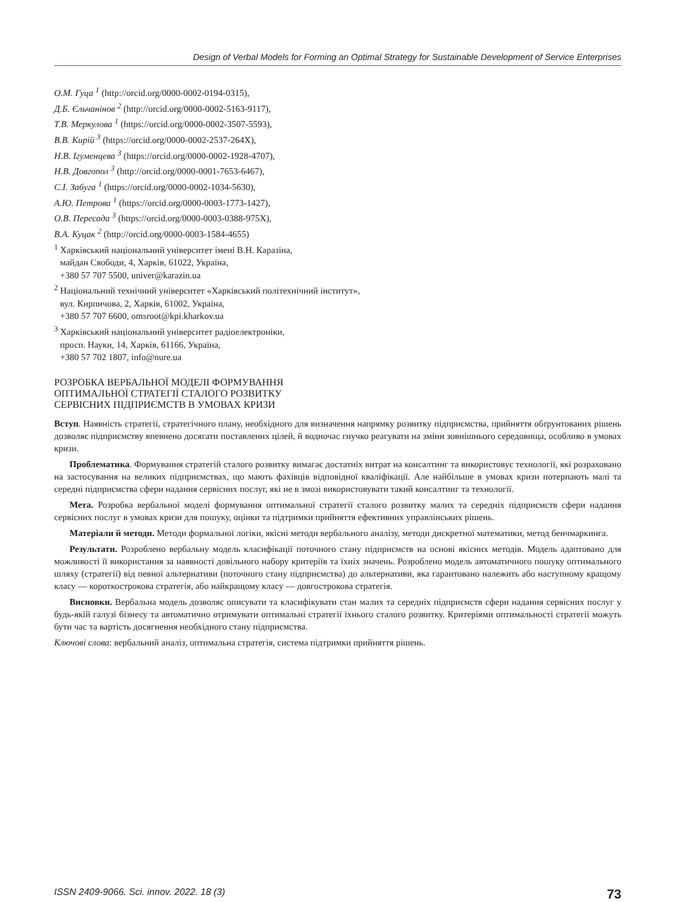Design of Verbal Models for Forming an Optimal Strategy for Sustainable Development of Service Enterprises
О.М. Гуца <sup>1</sup> (http://orcid.org/0000-0002-0194-0315),
Д.Б. Єльчанінов <sup>2</sup> (http://orcid.org/0000-0002-5163-9117),
Т.В. Меркулова <sup>1</sup> (https://orcid.org/0000-0002-3507-5593),
В.В. Кирій <sup>3</sup> (https://orcid.org/0000-0002-2537-264X),
Н.В. Ігуменцева <sup>3</sup> (https://orcid.org/0000-0002-1928-4707),
Н.В. Довгопол <sup>3</sup> (http://orcid.org/0000-0001-7653-6467),
С.І. Забуга <sup>1</sup> (https://orcid.org/0000-0002-1034-5630),
А.Ю. Петрова <sup>1</sup> (https://orcid.org/0000-0003-1773-1427),
О.В. Пересада <sup>3</sup> (https://orcid.org/0000-0003-0388-975X),
В.А. Куцак <sup>2</sup> (http://orcid.org/0000-0003-1584-4655)
<sup>1</sup> Харківський національний університет імені В.Н. Каразіна,
майдан Свободи, 4, Харків, 61022, Україна,
+380 57 707 5500, univer@karazin.ua
<sup>2</sup> Національний технічний університет «Харківський політехнічний інститут»,
вул. Кирпичова, 2, Харків, 61002, Україна,
+380 57 707 6600, omsroot@kpi.kharkov.ua
<sup>3</sup> Харківський національний університет радіоелектроніки,
просп. Науки, 14, Харків, 61166, Україна,
+380 57 702 1807, info@nure.ua
РОЗРОБКА ВЕРБАЛЬНОЇ МОДЕЛІ ФОРМУВАННЯ
ОПТИМАЛЬНОЇ СТРАТЕГІЇ СТАЛОГО РОЗВИТКУ
СЕРВІСНИХ ПІДПРИЄМСТВ В УМОВАХ КРИЗИ
Вступ. Наявність стратегії, стратегічного плану, необхідного для визначення напрямку розвитку підприємства, прийняття обґрунтованих рішень дозволяє підприємству впевнено досягати поставлених цілей, й водночас гнучко реагувати на зміни зовнішнього середовища, особливо в умовах кризи.
Проблематика. Формування стратегій сталого розвитку вимагає достатніх витрат на консалтинг та використовує технології, які розраховано на застосування на великих підприємствах, що мають фахівців відповідної кваліфікації. Але найбільше в умовах кризи потерпають малі та середні підприємства сфери надання сервісних послуг, які не в змозі використовувати такий консалтинг та технології.
Мета. Розробка вербальної моделі формування оптимальної стратегії сталого розвитку малих та середніх підприємств сфери надання сервісних послуг в умовах кризи для пошуку, оцінки та підтримки прийняття ефективних управлінських рішень.
Матеріали й методи. Методи формальної логіки, якісні методи вербального аналізу, методи дискретної математики, метод бенчмаркинга.
Результати. Розроблено вербальну модель класифікації поточного стану підприємств на основі якісних методів. Модель адаптовано для можливості її використання за наявності довільного набору критеріїв та їхніх значень. Розроблено модель автоматичного пошуку оптимального шляху (стратегії) від певної альтернативи (поточного стану підприємства) до альтернативи, яка гарантовано належить або наступному кращому класу — короткострокова стратегія, або найкращому класу — довгострокова стратегія.
Висновки. Вербальна модель дозволяє описувати та класифікувати стан малих та середніх підприємств сфери надання сервісних послуг у будь-якій галузі бізнесу та автоматично отримувати оптимальні стратегії їхнього сталого розвитку. Критеріями оптимальності стратегії можуть бути час та вартість досягнення необхідного стану підприємства.
Ключові слова: вербальний аналіз, оптимальна стратегія, система підтримки прийняття рішень.
ISSN 2409-9066. Sci. innov. 2022. 18 (3) 73